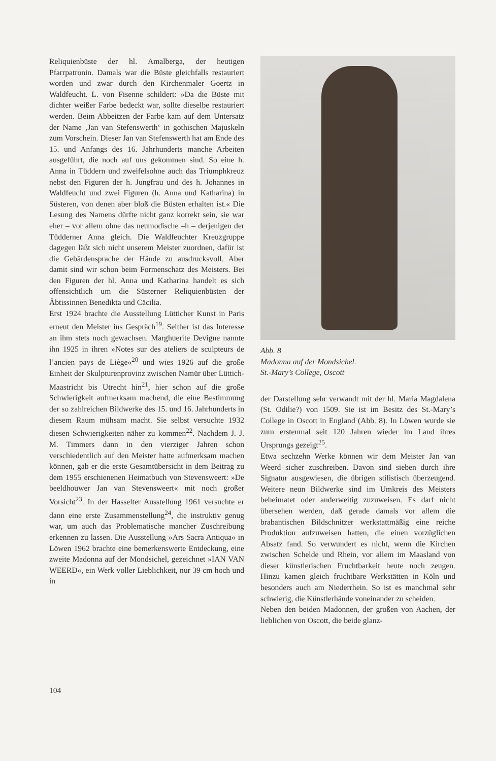Reliquienbüste der hl. Amalberga, der heutigen Pfarrpatronin. Damals war die Büste gleichfalls restauriert worden und zwar durch den Kirchenmaler Goertz in Waldfeucht. L. von Fisenne schildert: »Da die Büste mit dichter weißer Farbe bedeckt war, sollte dieselbe restauriert werden. Beim Abbeitzen der Farbe kam auf dem Untersatz der Name ‚Jan van Stefenswerth‘ in gothischen Majuskeln zum Vorschein. Dieser Jan van Stefenswerth hat am Ende des 15. und Anfangs des 16. Jahrhunderts manche Arbeiten ausgeführt, die noch auf uns gekommen sind. So eine h. Anna in Tüddern und zweifelsohne auch das Triumphkreuz nebst den Figuren der h. Jungfrau und des h. Johannes in Waldfeucht und zwei Figuren (h. Anna und Katharina) in Süsteren, von denen aber bloß die Büsten erhalten ist.« Die Lesung des Namens dürfte nicht ganz korrekt sein, sie war eher – vor allem ohne das neumodische –h – derjenigen der Tüdderner Anna gleich. Die Waldfeuchter Kreuzgruppe dagegen läßt sich nicht unserem Meister zuordnen, dafür ist die Gebärdensprache der Hände zu ausdrucksvoll. Aber damit sind wir schon beim Formenschatz des Meisters. Bei den Figuren der hl. Anna und Katharina handelt es sich offensichtlich um die Süsterner Reliquienbüsten der Äbtissinnen Benedikta und Cäcilia.
Erst 1924 brachte die Ausstellung Lütticher Kunst in Paris erneut den Meister ins Gespräch<sup>19</sup>. Seither ist das Interesse an ihm stets noch gewachsen. Marghuerite Devigne nannte ihn 1925 in ihren »Notes sur des ateliers de sculpteurs de l’ancien pays de Liège«<sup>20</sup> und wies 1926 auf die große Einheit der Skulpturenprovinz zwischen Namür über Lüttich-Maastricht bis Utrecht hin<sup>21</sup>, hier schon auf die große Schwierigkeit aufmerksam machend, die eine Bestimmung der so zahlreichen Bildwerke des 15. und 16. Jahrhunderts in diesem Raum mühsam macht. Sie selbst versuchte 1932 diesen Schwierigkeiten näher zu kommen<sup>22</sup>. Nachdem J. J. M. Timmers dann in den vierziger Jahren schon verschiedentlich auf den Meister hatte aufmerksam machen können, gab er die erste Gesamtübersicht in dem Beitrag zu dem 1955 erschienenen Heimatbuch von Stevensweert: »De beeldhouwer Jan van Stevensweert« mit noch großer Vorsicht<sup>23</sup>. In der Hasselter Ausstellung 1961 versuchte er dann eine erste Zusammenstellung<sup>24</sup>, die instruktiv genug war, um auch das Problematische mancher Zuschreibung erkennen zu lassen. Die Ausstellung »Ars Sacra Antiqua« in Löwen 1962 brachte eine bemerkenswerte Entdeckung, eine zweite Madonna auf der Mondsichel, gezeichnet »IAN VAN WEERD«, ein Werk voller Lieblichkeit, nur 39 cm hoch und in
Abb. 8
Madonna auf der Mondsichel.
St.-Mary’s College, Oscott
der Darstellung sehr verwandt mit der hl. Maria Magdalena (St. Odilie?) von 1509. Sie ist im Besitz des St.-Mary’s College in Oscott in England (Abb. 8). In Löwen wurde sie zum erstenmal seit 120 Jahren wieder im Land ihres Ursprungs gezeigt<sup>25</sup>.
Etwa sechzehn Werke können wir dem Meister Jan van Weerd sicher zuschreiben. Davon sind sieben durch ihre Signatur ausgewiesen, die übrigen stilistisch überzeugend. Weitere neun Bildwerke sind im Umkreis des Meisters beheimatet oder anderweitig zuzuweisen. Es darf nicht übersehen werden, daß gerade damals vor allem die brabantischen Bildschnitzer werkstattmäßig eine reiche Produktion aufzuweisen hatten, die einen vorzüglichen Absatz fand. So verwundert es nicht, wenn die Kirchen zwischen Schelde und Rhein, vor allem im Maasland von dieser künstlerischen Fruchtbarkeit heute noch zeugen. Hinzu kamen gleich fruchtbare Werkstätten in Köln und besonders auch am Niederrhein. So ist es manchmal sehr schwierig, die Künstlerhände voneinander zu scheiden.
Neben den beiden Madonnen, der großen von Aachen, der lieblichen von Oscott, die beide glanz-
104